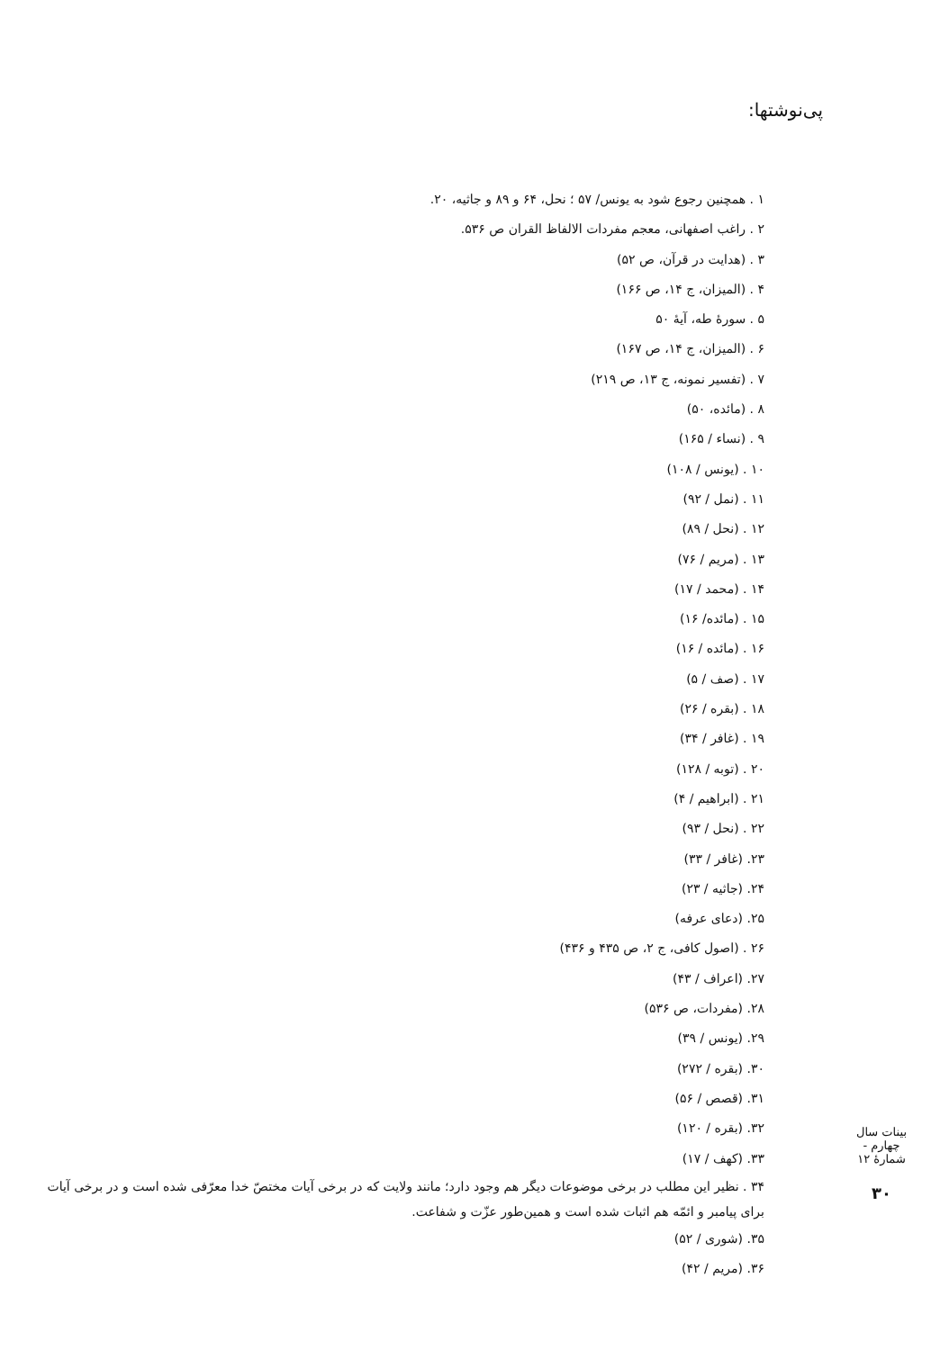پی‌نوشتها:
۱ . همچنین رجوع شود به یونس/ ۵۷ ؛ نحل، ۶۴ و ۸۹ و جاثیه، ۲۰.
۲ . راغب اصفهانی، معجم مفردات الالفاظ القران ص ۵۳۶.
۳ . (هدایت در قرآن، ص ۵۲)
۴ . (المیزان، ج ۱۴، ص ۱۶۶)
۵ . سورهٔ طه، آیهٔ ۵۰
۶ . (المیزان، ج ۱۴، ص ۱۶۷)
۷ . (تفسیر نمونه، ج ۱۳، ص ۲۱۹)
۸ . (مائده، ۵۰)
۹ . (نساء / ۱۶۵)
۱۰ . (یونس / ۱۰۸)
۱۱ . (نمل / ۹۲)
۱۲ . (نحل / ۸۹)
۱۳ . (مریم / ۷۶)
۱۴ . (محمد / ۱۷)
۱۵ . (مائده/ ۱۶)
۱۶ . (مائده / ۱۶)
۱۷ . (صف / ۵)
۱۸ . (بقره / ۲۶)
۱۹ . (غافر / ۳۴)
۲۰ . (توبه / ۱۲۸)
۲۱ . (ابراهیم / ۴)
۲۲ . (نحل / ۹۳)
۲۳. (غافر / ۳۳)
۲۴. (جاثیه / ۲۳)
۲۵. (دعای عرفه)
۲۶ . (اصول کافی، ج ۲، ص ۴۳۵ و ۴۳۶)
۲۷. (اعراف / ۴۳)
۲۸. (مفردات، ص ۵۳۶)
۲۹. (یونس / ۳۹)
۳۰. (بقره / ۲۷۲)
۳۱. (قصص / ۵۶)
۳۲. (بقره / ۱۲۰)
۳۳. (کهف / ۱۷)
۳۴ . نظیر این مطلب در برخی موضوعات دیگر هم وجود دارد؛ مانند ولایت که در برخی آیات مختصّ خدا معرّفی شده است و در برخی آیات برای پیامبر و ائمّه هم اثبات شده است و همین‌طور عزّت و شفاعت.
۳۵. (شوری / ۵۲)
۳۶. (مریم / ۴۲)
بینات سال چهارم - شمارهٔ ۱۲
۳۰